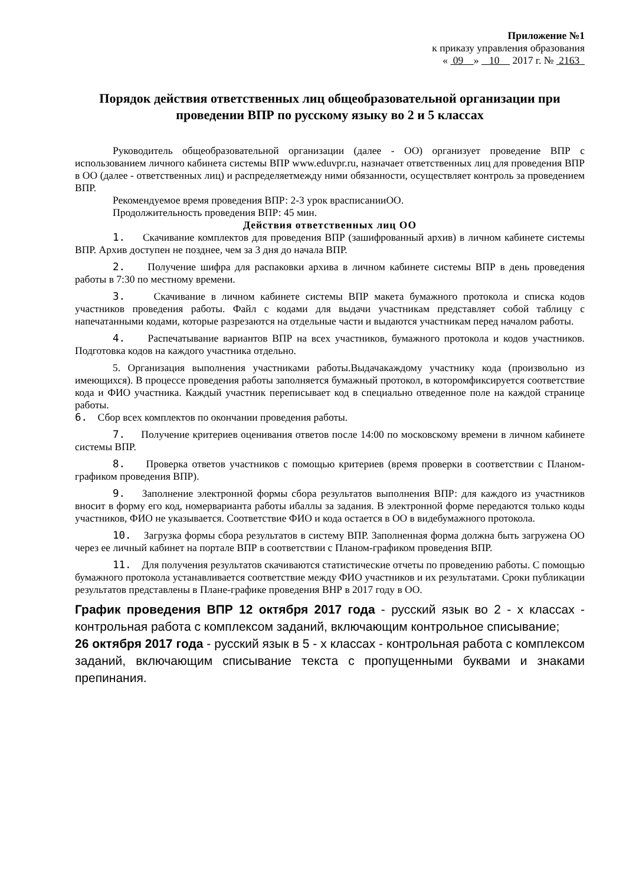Приложение №1
к приказу управления образования
« 09 » 10 2017 г. № 2163
Порядок действия ответственных лиц общеобразовательной организации при проведении ВПР по русскому языку во 2 и 5 классах
Руководитель общеобразовательной организации (далее - ОО) организует проведение ВПР с использованием личного кабинета системы ВПР www.eduvpr.ru, назначает ответственных лиц для проведения ВПР в ОО (далее - ответственных лиц) и распределяетмежду ними обязанности, осуществляет контроль за проведением ВПР.
Рекомендуемое время проведения ВПР: 2-3 урок врасписанииОО.
Продолжительность проведения ВПР: 45 мин.
Действия ответственных лиц ОО
1. Скачивание комплектов для проведения ВПР (зашифрованный архив) в личном кабинете системы ВПР. Архив доступен не позднее, чем за 3 дня до начала ВПР.
2. Получение шифра для распаковки архива в личном кабинете системы ВПР в день проведения работы в 7:30 по местному времени.
3. Скачивание в личном кабинете системы ВПР макета бумажного протокола и списка кодов участников проведения работы. Файл с кодами для выдачи участникам представляет собой таблицу с напечатанными кодами, которые разрезаются на отдельные части и выдаются участникам перед началом работы.
4. Распечатывание вариантов ВПР на всех участников, бумажного протокола и кодов участников. Подготовка кодов на каждого участника отдельно.
5. Организация выполнения участниками работы.Выдачакаждому участнику кода (произвольно из имеющихся). В процессе проведения работы заполняется бумажный протокол, в которомфиксируется соответствие кода и ФИО участника. Каждый участник переписывает код в специально отведенное поле на каждой странице работы.
6. Сбор всех комплектов по окончании проведения работы.
7. Получение критериев оценивания ответов после 14:00 по московскому времени в личном кабинете системы ВПР.
8. Проверка ответов участников с помощью критериев (время проверки в соответствии с Планом-графиком проведения ВПР).
9. Заполнение электронной формы сбора результатов выполнения ВПР: для каждого из участников вносит в форму его код, номерварианта работы ибаллы за задания. В электронной форме передаются только коды участников, ФИО не указывается. Соответствие ФИО и кода остается в ОО в видебумажного протокола.
10. Загрузка формы сбора результатов в систему ВПР. Заполненная форма должна быть загружена ОО через ее личный кабинет на портале ВПР в соответствии с Планом-графиком проведения ВПР.
11. Для получения результатов скачиваются статистические отчеты по проведению работы. С помощью бумажного протокола устанавливается соответствие между ФИО участников и их результатами. Сроки публикации результатов представлены в Плане-графике проведения ВНР в 2017 году в ОО.
График проведения ВПР 12 октября 2017 года - русский язык во 2 - х классах - контрольная работа с комплексом заданий, включающим контрольное списывание;
26 октября 2017 года - русский язык в 5 - х классах - контрольная работа с комплексом заданий, включающим списывание текста с пропущенными буквами и знаками препинания.